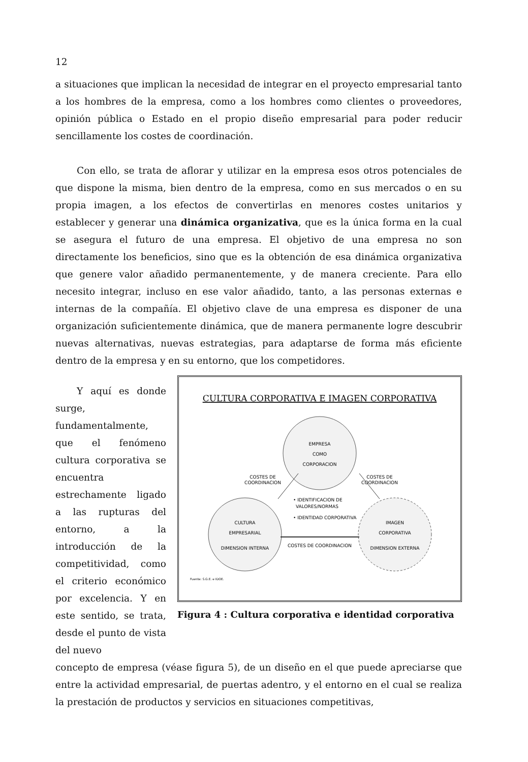12
a situaciones que implican la necesidad de integrar en el proyecto empresarial tanto a los hombres de la empresa, como a los hombres como clientes o proveedores, opinión pública o Estado en el propio diseño empresarial para poder reducir sencillamente los costes de coordinación.
Con ello, se trata de aflorar y utilizar en la empresa esos otros potenciales de que dispone la misma, bien dentro de la empresa, como en sus mercados o en su propia imagen, a los efectos de convertirlas en menores costes unitarios y establecer y generar una dinámica organizativa, que es la única forma en la cual se asegura el futuro de una empresa. El objetivo de una empresa no son directamente los beneficios, sino que es la obtención de esa dinámica organizativa que genere valor añadido permanentemente, y de manera creciente. Para ello necesito integrar, incluso en ese valor añadido, tanto, a las personas externas e internas de la compañía. El objetivo clave de una empresa es disponer de una organización suficientemente dinámica, que de manera permanente logre descubrir nuevas alternativas, nuevas estrategias, para adaptarse de forma más eficiente dentro de la empresa y en su entorno, que los competidores.
Y aquí es donde surge, fundamentalmente, que el fenómeno cultura corporativa se encuentra estrechamente ligado a las rupturas del entorno, a la introducción de la competitividad, como el criterio económico por excelencia. Y en este sentido, se trata, desde el punto de vista del nuevo
CULTURA CORPORATIVA E IMAGEN CORPORATIVA
EMPRESA
COMO
CORPORACION
CULTURA
EMPRESARIAL
DIMENSION INTERNA
IMAGEN
CORPORATIVA
DIMENSION EXTERNA
COSTES DE
COORDINACION
COSTES DE
COORDINACION
COSTES DE COORDINACION
• IDENTIFICACION DE
VALORES/NORMAS
• IDENTIDAD CORPORATIVA
Fuente: S.G.E. e IDOE.
Figura 4 : Cultura corporativa e identidad corporativa
concepto de empresa (véase figura 5), de un diseño en el que puede apreciarse que entre la actividad empresarial, de puertas adentro, y el entorno en el cual se realiza la prestación de productos y servicios en situaciones competitivas,